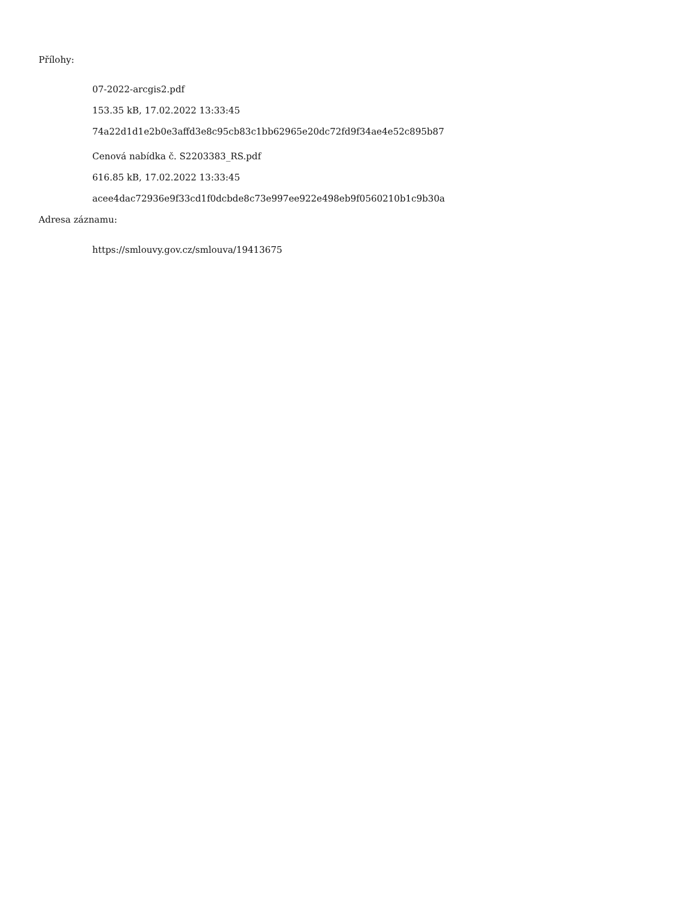Přílohy:
07-2022-arcgis2.pdf
153.35 kB, 17.02.2022 13:33:45
74a22d1d1e2b0e3affd3e8c95cb83c1bb62965e20dc72fd9f34ae4e52c895b87
Cenová nabídka č. S2203383_RS.pdf
616.85 kB, 17.02.2022 13:33:45
acee4dac72936e9f33cd1f0dcbde8c73e997ee922e498eb9f0560210b1c9b30a
Adresa záznamu:
https://smlouvy.gov.cz/smlouva/19413675